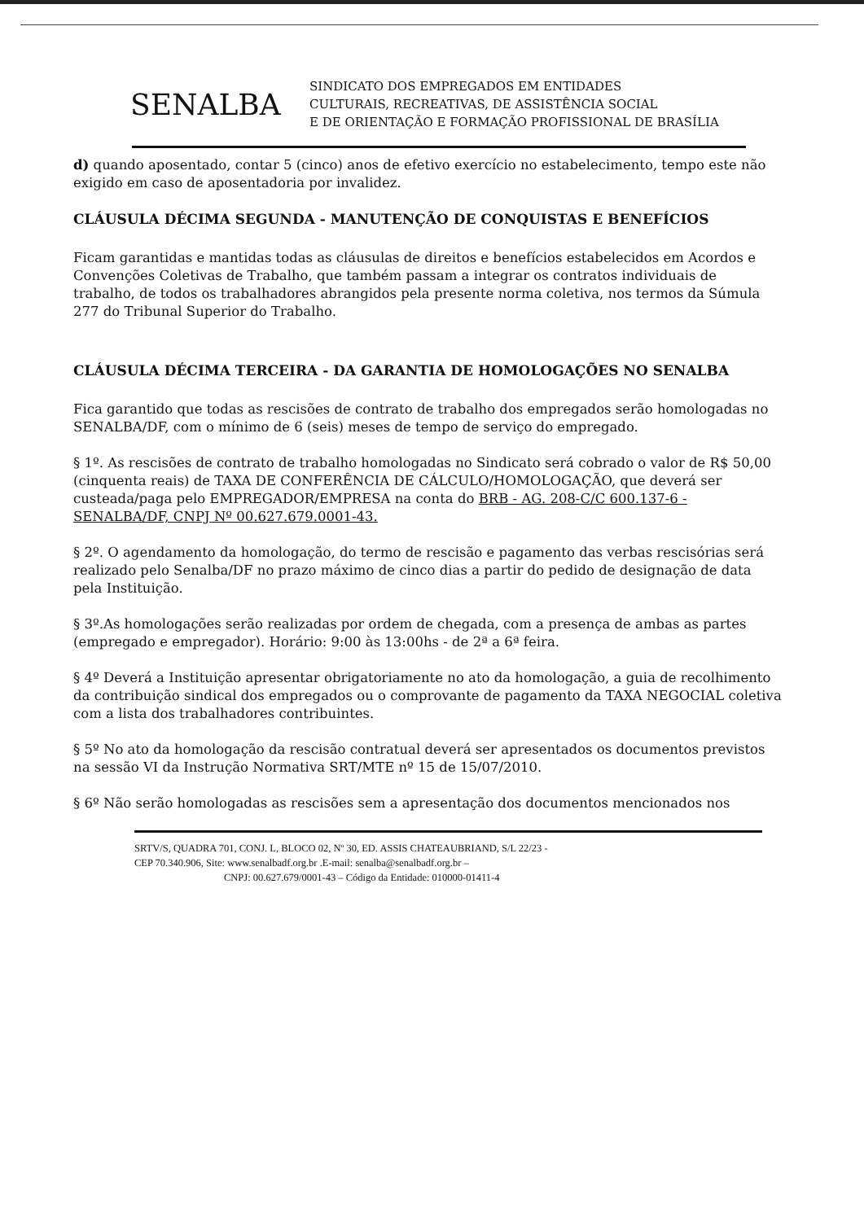SENALBA
SINDICATO DOS EMPREGADOS EM ENTIDADES
CULTURAIS, RECREATIVAS, DE ASSISTÊNCIA SOCIAL
E DE ORIENTAÇÃO E FORMAÇÃO PROFISSIONAL DE BRASÍLIA
d) quando aposentado, contar 5 (cinco) anos de efetivo exercício no estabelecimento, tempo este não exigido em caso de aposentadoria por invalidez.
CLÁUSULA DÉCIMA SEGUNDA - MANUTENÇÃO DE CONQUISTAS E BENEFÍCIOS
Ficam garantidas e mantidas todas as cláusulas de direitos e benefícios estabelecidos em Acordos e Convenções Coletivas de Trabalho, que também passam a integrar os contratos individuais de trabalho, de todos os trabalhadores abrangidos pela presente norma coletiva, nos termos da Súmula 277 do Tribunal Superior do Trabalho.
CLÁUSULA DÉCIMA TERCEIRA - DA GARANTIA DE HOMOLOGAÇÕES NO SENALBA
Fica garantido que todas as rescisões de contrato de trabalho dos empregados serão homologadas no SENALBA/DF, com o mínimo de 6 (seis) meses de tempo de serviço do empregado.
§ 1º. As rescisões de contrato de trabalho homologadas no Sindicato será cobrado o valor de R$ 50,00 (cinquenta reais) de TAXA DE CONFERÊNCIA DE CÁLCULO/HOMOLOGAÇÃO, que deverá ser custeada/paga pelo EMPREGADOR/EMPRESA na conta do BRB - AG. 208-C/C 600.137-6 - SENALBA/DF, CNPJ Nº 00.627.679.0001-43.
§ 2º. O agendamento da homologação, do termo de rescisão e pagamento das verbas rescisórias será realizado pelo Senalba/DF no prazo máximo de cinco dias a partir do pedido de designação de data pela Instituição.
§ 3º.As homologações serão realizadas por ordem de chegada, com a presença de ambas as partes (empregado e empregador). Horário: 9:00 às 13:00hs - de 2ª a 6ª feira.
§ 4º Deverá a Instituição apresentar obrigatoriamente no ato da homologação, a guia de recolhimento da contribuição sindical dos empregados ou o comprovante de pagamento da TAXA NEGOCIAL coletiva com a lista dos trabalhadores contribuintes.
§ 5º No ato da homologação da rescisão contratual deverá ser apresentados os documentos previstos na sessão VI da Instrução Normativa SRT/MTE nº 15 de 15/07/2010.
§ 6º Não serão homologadas as rescisões sem a apresentação dos documentos mencionados nos
SRTV/S, QUADRA 701, CONJ. L, BLOCO 02, Nº 30, ED. ASSIS CHATEAUBRIAND, S/L 22/23 -
CEP 70.340.906, Site: www.senalbadf.org.br .E-mail: senalba@senalbadf.org.br –
CNPJ: 00.627.679/0001-43 – Código da Entidade: 010000-01411-4